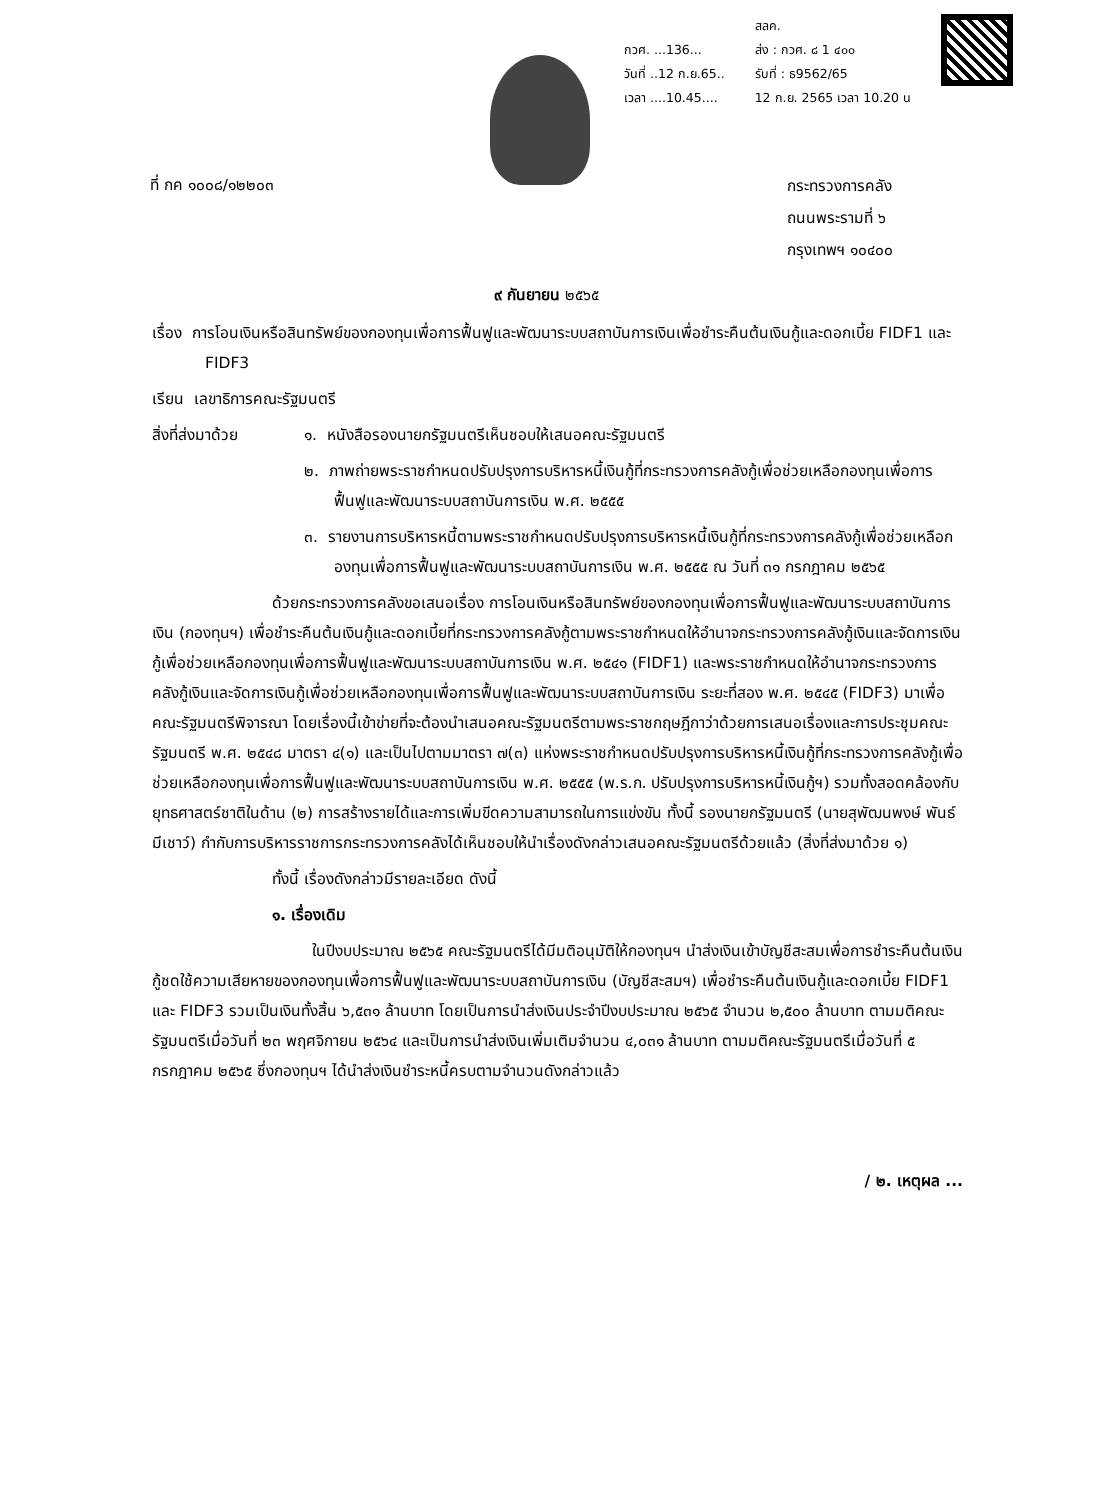กวศ. ...136...
วันที่ ..12 ก.ย.65..
เวลา ....10.45....
สลค.
ส่ง : กวศ. ๘ 1 ๔๐๐
รับที่ : ธ9562/65
12 ก.ย. 2565 เวลา 10.20 น
ที่ กค ๑๐๐๘/๑๒๒๐๓
กระทรวงการคลัง
ถนนพระรามที่ ๖
กรุงเทพฯ ๑๐๔๐๐
๙ กันยายน ๒๕๖๕
เรื่อง การโอนเงินหรือสินทรัพย์ของกองทุนเพื่อการฟื้นฟูและพัฒนาระบบสถาบันการเงินเพื่อชำระคืนต้นเงินกู้และดอกเบี้ย FIDF1 และ FIDF3
เรียน เลขาธิการคณะรัฐมนตรี
สิ่งที่ส่งมาด้วย ๑. หนังสือรองนายกรัฐมนตรีเห็นชอบให้เสนอคณะรัฐมนตรี
๒. ภาพถ่ายพระราชกำหนดปรับปรุงการบริหารหนี้เงินกู้ที่กระทรวงการคลังกู้เพื่อช่วยเหลือกองทุนเพื่อการฟื้นฟูและพัฒนาระบบสถาบันการเงิน พ.ศ. ๒๕๕๕
๓. รายงานการบริหารหนี้ตามพระราชกำหนดปรับปรุงการบริหารหนี้เงินกู้ที่กระทรวงการคลังกู้เพื่อช่วยเหลือกองทุนเพื่อการฟื้นฟูและพัฒนาระบบสถาบันการเงิน พ.ศ. ๒๕๕๕ ณ วันที่ ๓๑ กรกฎาคม ๒๕๖๕
ด้วยกระทรวงการคลังขอเสนอเรื่อง การโอนเงินหรือสินทรัพย์ของกองทุนเพื่อการฟื้นฟูและพัฒนาระบบสถาบันการเงิน (กองทุนฯ) เพื่อชำระคืนต้นเงินกู้และดอกเบี้ยที่กระทรวงการคลังกู้ตามพระราชกำหนดให้อำนาจกระทรวงการคลังกู้เงินและจัดการเงินกู้เพื่อช่วยเหลือกองทุนเพื่อการฟื้นฟูและพัฒนาระบบสถาบันการเงิน พ.ศ. ๒๕๔๑ (FIDF1) และพระราชกำหนดให้อำนาจกระทรวงการคลังกู้เงินและจัดการเงินกู้เพื่อช่วยเหลือกองทุนเพื่อการฟื้นฟูและพัฒนาระบบสถาบันการเงิน ระยะที่สอง พ.ศ. ๒๕๔๕ (FIDF3) มาเพื่อคณะรัฐมนตรีพิจารณา โดยเรื่องนี้เข้าข่ายที่จะต้องนำเสนอคณะรัฐมนตรีตามพระราชกฤษฎีกาว่าด้วยการเสนอเรื่องและการประชุมคณะรัฐมนตรี พ.ศ. ๒๕๔๘ มาตรา ๔(๑) และเป็นไปตามมาตรา ๗(๓) แห่งพระราชกำหนดปรับปรุงการบริหารหนี้เงินกู้ที่กระทรวงการคลังกู้เพื่อช่วยเหลือกองทุนเพื่อการฟื้นฟูและพัฒนาระบบสถาบันการเงิน พ.ศ. ๒๕๕๕ (พ.ร.ก. ปรับปรุงการบริหารหนี้เงินกู้ฯ) รวมทั้งสอดคล้องกับยุทธศาสตร์ชาติในด้าน (๒) การสร้างรายได้และการเพิ่มขีดความสามารถในการแข่งขัน ทั้งนี้ รองนายกรัฐมนตรี (นายสุพัฒนพงษ์ พันธ์มีเชาว์) กำกับการบริหารราชการกระทรวงการคลังได้เห็นชอบให้นำเรื่องดังกล่าวเสนอคณะรัฐมนตรีด้วยแล้ว (สิ่งที่ส่งมาด้วย ๑)
ทั้งนี้ เรื่องดังกล่าวมีรายละเอียด ดังนี้
๑. เรื่องเดิม
ในปีงบประมาณ ๒๕๖๕ คณะรัฐมนตรีได้มีมติอนุมัติให้กองทุนฯ นำส่งเงินเข้าบัญชีสะสมเพื่อการชำระคืนต้นเงินกู้ชดใช้ความเสียหายของกองทุนเพื่อการฟื้นฟูและพัฒนาระบบสถาบันการเงิน (บัญชีสะสมฯ) เพื่อชำระคืนต้นเงินกู้และดอกเบี้ย FIDF1 และ FIDF3 รวมเป็นเงินทั้งสิ้น ๖,๕๓๑ ล้านบาท โดยเป็นการนำส่งเงินประจำปีงบประมาณ ๒๕๖๕ จำนวน ๒,๕๐๐ ล้านบาท ตามมติคณะรัฐมนตรีเมื่อวันที่ ๒๓ พฤศจิกายน ๒๕๖๔ และเป็นการนำส่งเงินเพิ่มเติมจำนวน ๔,๐๓๑ ล้านบาท ตามมติคณะรัฐมนตรีเมื่อวันที่ ๕ กรกฎาคม ๒๕๖๕ ซึ่งกองทุนฯ ได้นำส่งเงินชำระหนี้ครบตามจำนวนดังกล่าวแล้ว
/ ๒. เหตุผล ...